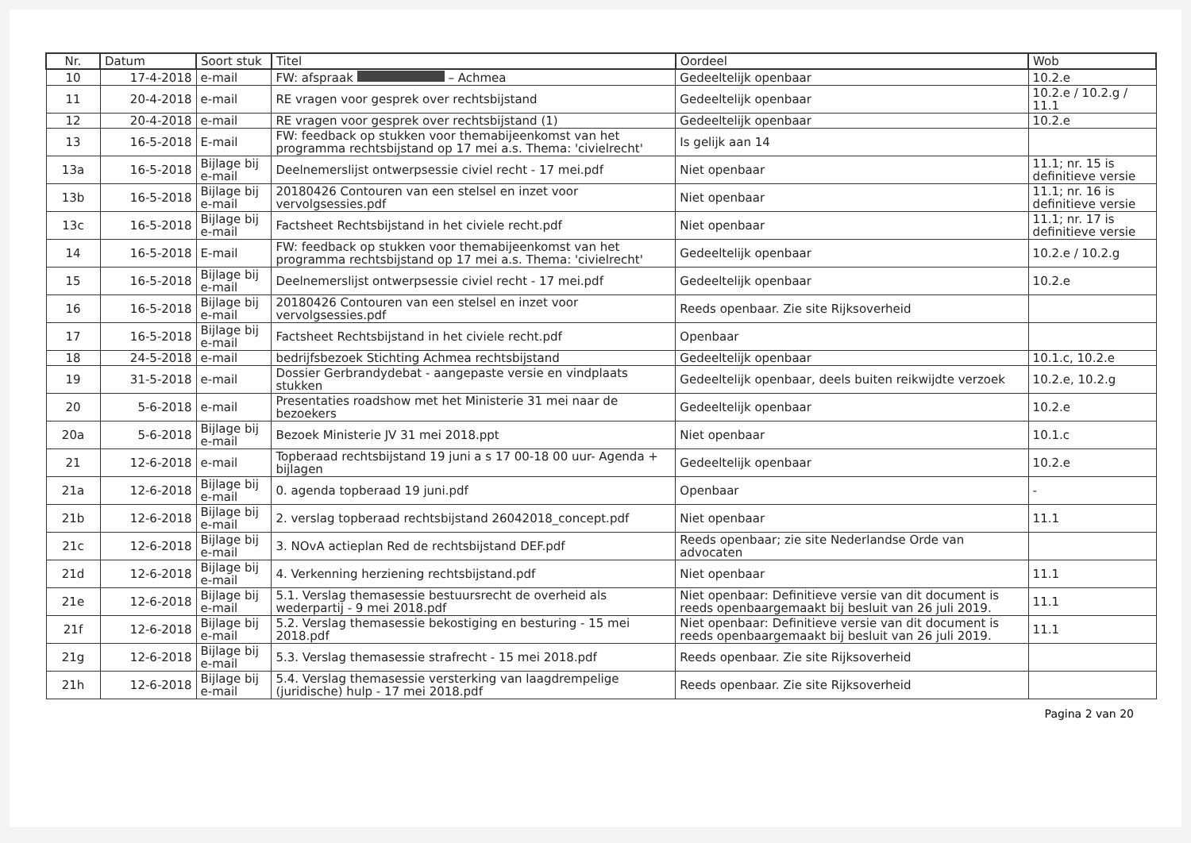| Nr. | Datum | Soort stuk | Titel | Oordeel | Wob |
| --- | --- | --- | --- | --- | --- |
| 10 | 17-4-2018 | e-mail | FW: afspraak – Achmea | Gedeeltelijk openbaar | 10.2.e |
| 11 | 20-4-2018 | e-mail | RE vragen voor gesprek over rechtsbijstand | Gedeeltelijk openbaar | 10.2.e / 10.2.g / 11.1 |
| 12 | 20-4-2018 | e-mail | RE vragen voor gesprek over rechtsbijstand (1) | Gedeeltelijk openbaar | 10.2.e |
| 13 | 16-5-2018 | E-mail | FW: feedback op stukken voor themabijeenkomst van het programma rechtsbijstand op 17 mei a.s. Thema: 'civielrecht' | Is gelijk aan 14 | |
| 13a | 16-5-2018 | Bijlage bij e-mail | Deelnemerslijst ontwerpsessie civiel recht - 17 mei.pdf | Niet openbaar | 11.1; nr. 15 is definitieve versie |
| 13b | 16-5-2018 | Bijlage bij e-mail | 20180426 Contouren van een stelsel en inzet voor vervolgsessies.pdf | Niet openbaar | 11.1; nr. 16 is definitieve versie |
| 13c | 16-5-2018 | Bijlage bij e-mail | Factsheet Rechtsbijstand in het civiele recht.pdf | Niet openbaar | 11.1; nr. 17 is definitieve versie |
| 14 | 16-5-2018 | E-mail | FW: feedback op stukken voor themabijeenkomst van het programma rechtsbijstand op 17 mei a.s. Thema: 'civielrecht' | Gedeeltelijk openbaar | 10.2.e / 10.2.g |
| 15 | 16-5-2018 | Bijlage bij e-mail | Deelnemerslijst ontwerpsessie civiel recht - 17 mei.pdf | Gedeeltelijk openbaar | 10.2.e |
| 16 | 16-5-2018 | Bijlage bij e-mail | 20180426 Contouren van een stelsel en inzet voor vervolgsessies.pdf | Reeds openbaar. Zie site Rijksoverheid | |
| 17 | 16-5-2018 | Bijlage bij e-mail | Factsheet Rechtsbijstand in het civiele recht.pdf | Openbaar | |
| 18 | 24-5-2018 | e-mail | bedrijfsbezoek Stichting Achmea rechtsbijstand | Gedeeltelijk openbaar | 10.1.c, 10.2.e |
| 19 | 31-5-2018 | e-mail | Dossier Gerbrandydebat - aangepaste versie en vindplaats stukken | Gedeeltelijk openbaar, deels buiten reikwijdte verzoek | 10.2.e, 10.2.g |
| 20 | 5-6-2018 | e-mail | Presentaties roadshow met het Ministerie 31 mei naar de bezoekers | Gedeeltelijk openbaar | 10.2.e |
| 20a | 5-6-2018 | Bijlage bij e-mail | Bezoek Ministerie JV 31 mei 2018.ppt | Niet openbaar | 10.1.c |
| 21 | 12-6-2018 | e-mail | Topberaad rechtsbijstand 19 juni a s 17 00-18 00 uur- Agenda + bijlagen | Gedeeltelijk openbaar | 10.2.e |
| 21a | 12-6-2018 | Bijlage bij e-mail | 0. agenda topberaad 19 juni.pdf | Openbaar | - |
| 21b | 12-6-2018 | Bijlage bij e-mail | 2. verslag topberaad rechtsbijstand 26042018_concept.pdf | Niet openbaar | 11.1 |
| 21c | 12-6-2018 | Bijlage bij e-mail | 3. NOvA actieplan Red de rechtsbijstand DEF.pdf | Reeds openbaar; zie site Nederlandse Orde van advocaten | |
| 21d | 12-6-2018 | Bijlage bij e-mail | 4. Verkenning herziening rechtsbijstand.pdf | Niet openbaar | 11.1 |
| 21e | 12-6-2018 | Bijlage bij e-mail | 5.1. Verslag themasessie bestuursrecht de overheid als wederpartij - 9 mei 2018.pdf | Niet openbaar: Definitieve versie van dit document is reeds openbaargemaakt bij besluit van 26 juli 2019. | 11.1 |
| 21f | 12-6-2018 | Bijlage bij e-mail | 5.2. Verslag themasessie bekostiging en besturing - 15 mei 2018.pdf | Niet openbaar: Definitieve versie van dit document is reeds openbaargemaakt bij besluit van 26 juli 2019. | 11.1 |
| 21g | 12-6-2018 | Bijlage bij e-mail | 5.3. Verslag themasessie strafrecht - 15 mei 2018.pdf | Reeds openbaar. Zie site Rijksoverheid | |
| 21h | 12-6-2018 | Bijlage bij e-mail | 5.4. Verslag themasessie versterking van laagdrempelige (juridische) hulp - 17 mei 2018.pdf | Reeds openbaar. Zie site Rijksoverheid | |
Pagina 2 van 20